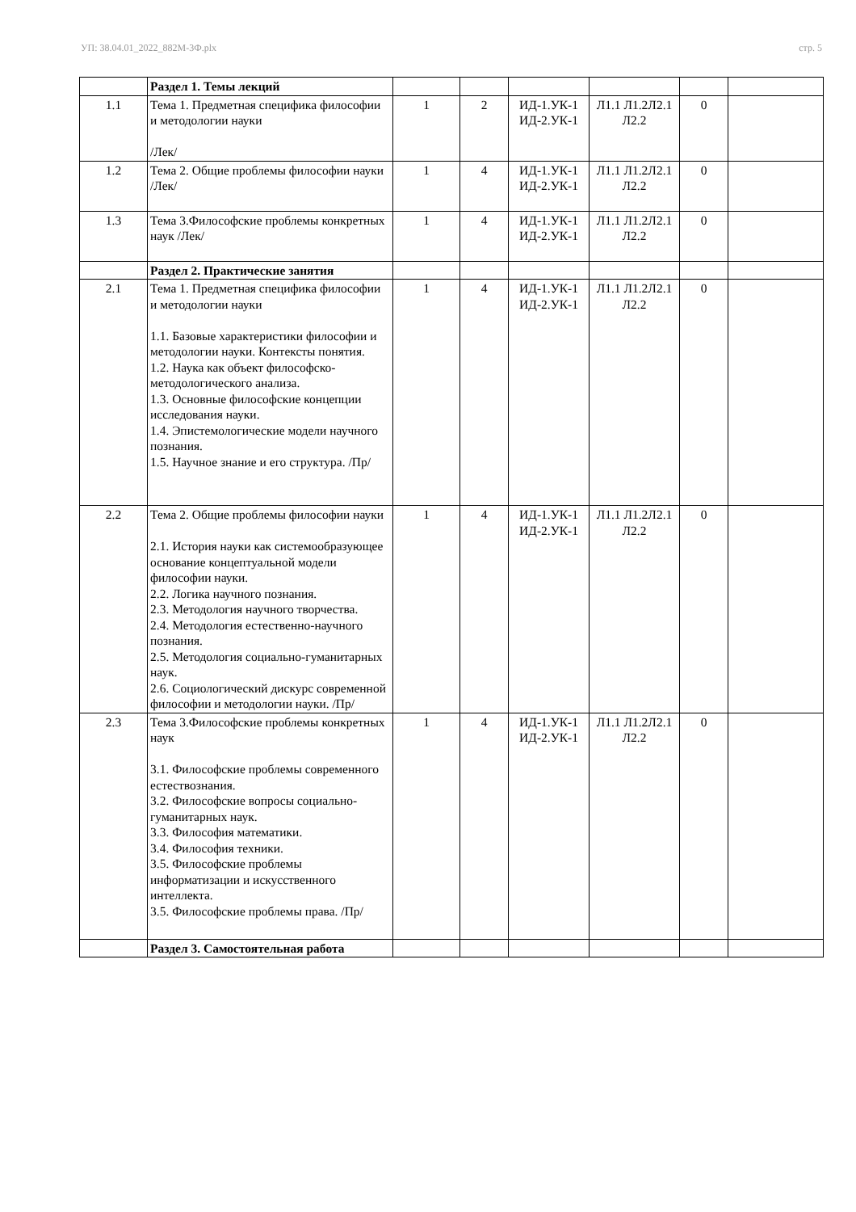УП: 38.04.01_2022_882М-3Ф.plx стр. 5
| | Раздел 1. Темы лекций | | | | | | |
| 1.1 | Тема 1. Предметная специфика философии и методологии науки /Лек/ | 1 | 2 | ИД-1.УК-1 ИД-2.УК-1 | Л1.1 Л1.2Л2.1 Л2.2 | 0 | |
| 1.2 | Тема 2. Общие проблемы философии науки /Лек/ | 1 | 4 | ИД-1.УК-1 ИД-2.УК-1 | Л1.1 Л1.2Л2.1 Л2.2 | 0 | |
| 1.3 | Тема 3.Философские проблемы конкретных наук /Лек/ | 1 | 4 | ИД-1.УК-1 ИД-2.УК-1 | Л1.1 Л1.2Л2.1 Л2.2 | 0 | |
| | Раздел 2. Практические занятия | | | | | | |
| 2.1 | Тема 1. Предметная специфика философии и методологии науки 1.1. Базовые характеристики философии и методологии науки. Контексты понятия. 1.2. Наука как объект философско-методологического анализа. 1.3. Основные философские концепции исследования науки. 1.4. Эпистемологические модели научного познания. 1.5. Научное знание и его структура. /Пр/ | 1 | 4 | ИД-1.УК-1 ИД-2.УК-1 | Л1.1 Л1.2Л2.1 Л2.2 | 0 | |
| 2.2 | Тема 2. Общие проблемы философии науки 2.1. История науки как системообразующее основание концептуальной модели философии науки. 2.2. Логика научного познания. 2.3. Методология научного творчества. 2.4. Методология естественно-научного познания. 2.5. Методология социально-гуманитарных наук. 2.6. Социологический дискурс современной философии и методологии науки. /Пр/ | 1 | 4 | ИД-1.УК-1 ИД-2.УК-1 | Л1.1 Л1.2Л2.1 Л2.2 | 0 | |
| 2.3 | Тема 3.Философские проблемы конкретных наук 3.1. Философские проблемы современного естествознания. 3.2. Философские вопросы социально-гуманитарных наук. 3.3. Философия математики. 3.4. Философия техники. 3.5. Философские проблемы информатизации и искусственного интеллекта. 3.5. Философские проблемы права. /Пр/ | 1 | 4 | ИД-1.УК-1 ИД-2.УК-1 | Л1.1 Л1.2Л2.1 Л2.2 | 0 | |
| | Раздел 3. Самостоятельная работа | | | | | | |